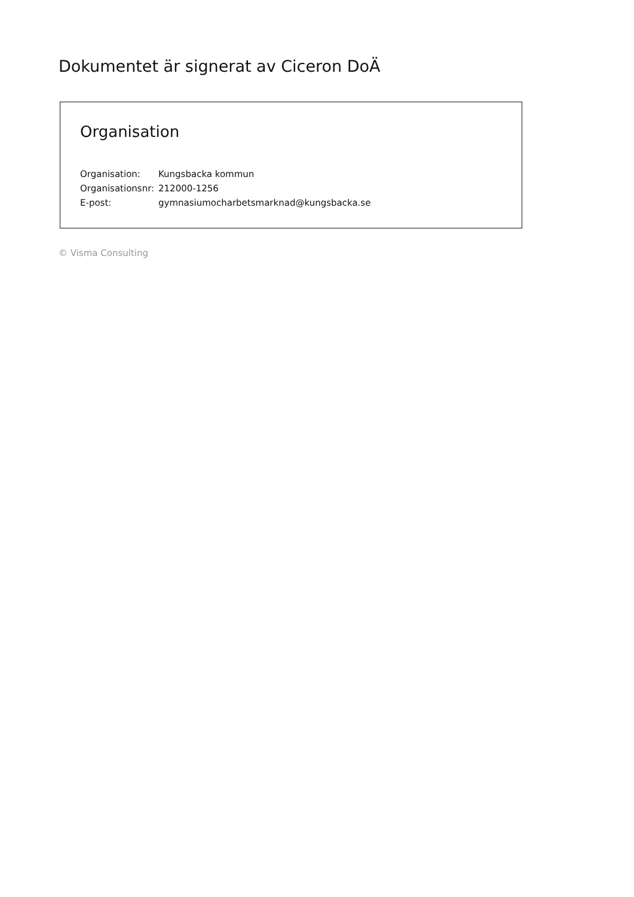Dokumentet är signerat av Ciceron DoÄ
Organisation
| Organisation: | Kungsbacka kommun |
| Organisationsnr: | 212000-1256 |
| E-post: | gymnasiumocharbetsmarknad@kungsbacka.se |
© Visma Consulting